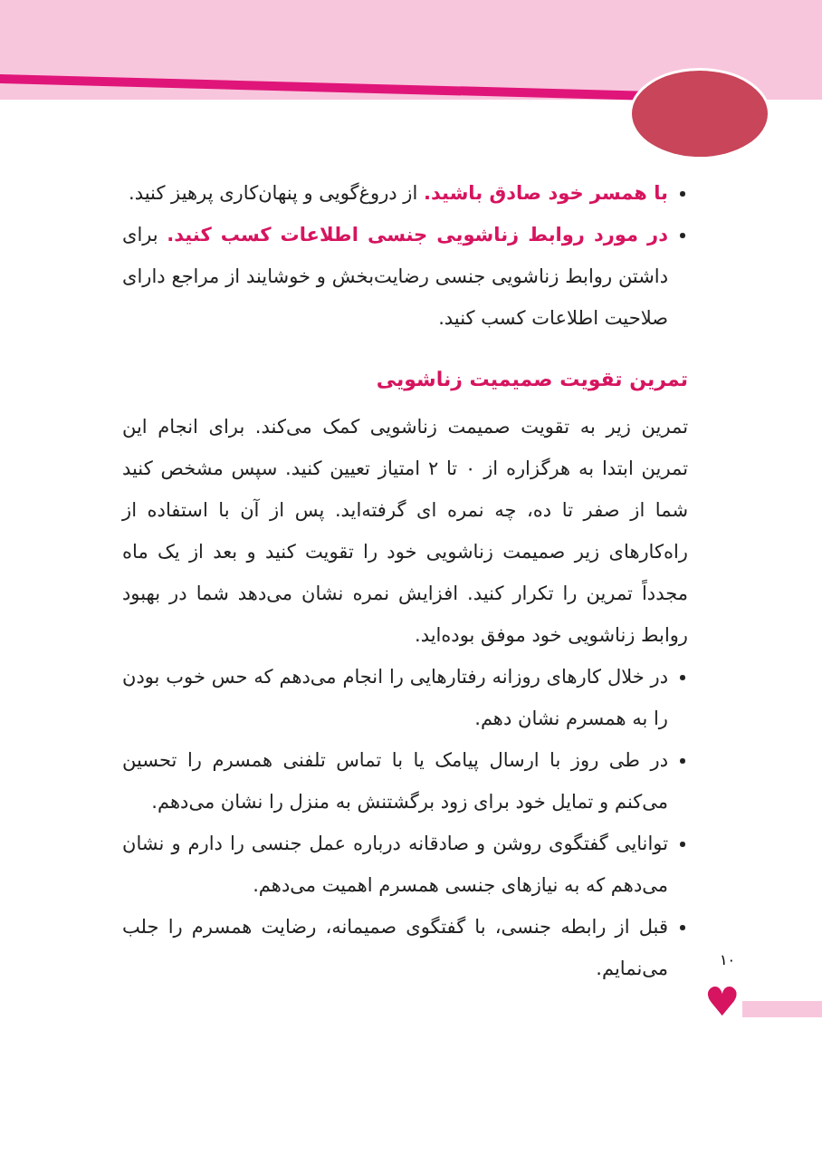♥
۱۰
با همسر خود صادق باشید. از دروغ‌گویی و پنهان‌کاری پرهیز کنید.
در مورد روابط زناشویی جنسی اطلاعات کسب کنید. برای داشتن روابط زناشویی جنسی رضایت‌بخش و خوشایند از مراجع دارای صلاحیت اطلاعات کسب کنید.
تمرین تقویت صمیمیت زناشویی
تمرین زیر به تقویت صمیمت زناشویی کمک می‌کند. برای انجام این تمرین ابتدا به هرگزاره از ۰ تا ۲ امتیاز تعیین کنید. سپس مشخص کنید شما از صفر تا ده، چه نمره ای گرفته‌اید. پس از آن با استفاده از راه‌کارهای زیر صمیمت زناشویی خود را تقویت کنید و بعد از یک ماه مجدداً تمرین را تکرار کنید. افزایش نمره نشان می‌دهد شما در بهبود روابط زناشویی خود موفق بوده‌اید.
در خلال کارهای روزانه رفتارهایی را انجام می‌دهم که حس خوب بودن را به همسرم نشان دهم.
در طی روز با ارسال پیامک یا با تماس تلفنی همسرم را تحسین می‌کنم و تمایل خود برای زود برگشتنش به منزل را نشان می‌دهم.
توانایی گفتگوی روشن و صادقانه درباره عمل جنسی را دارم و نشان می‌دهم که به نیازهای جنسی همسرم اهمیت می‌دهم.
قبل از رابطه جنسی، با گفتگوی صمیمانه، رضایت همسرم را جلب می‌نمایم.